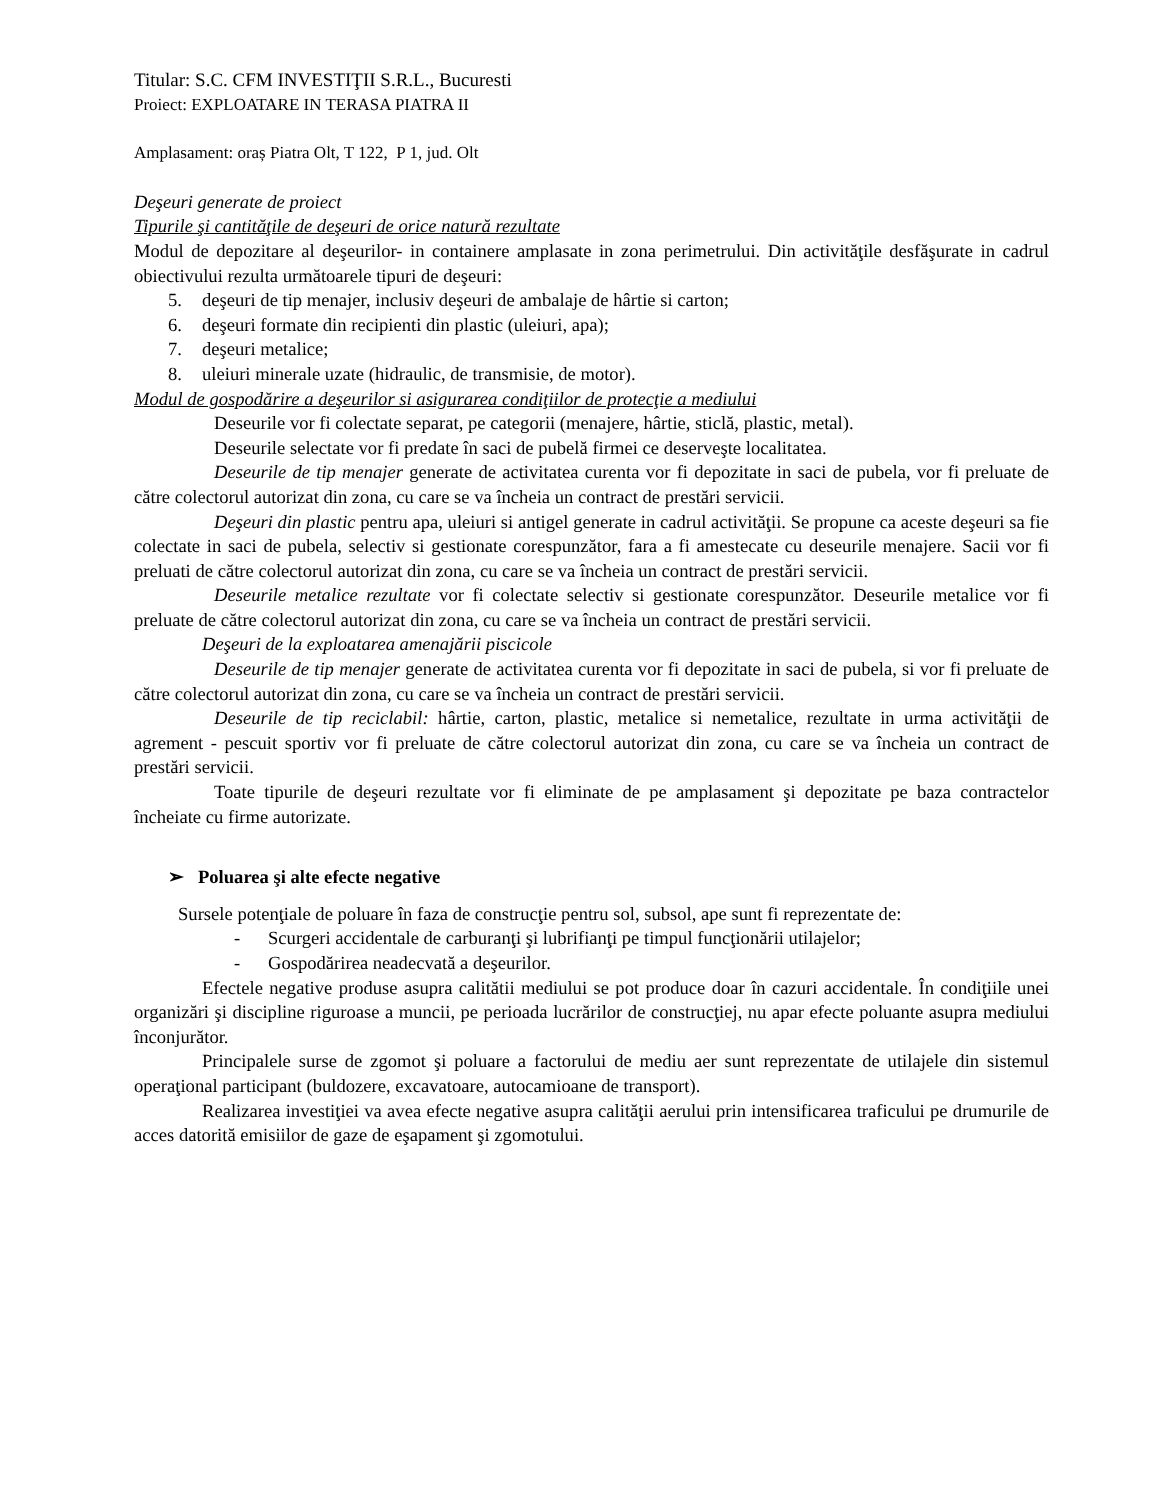Titular: S.C. CFM INVESTIŢII S.R.L., Bucuresti
Proiect: EXPLOATARE IN TERASA PIATRA II
Amplasament: oraș Piatra Olt, T 122, P 1, jud. Olt
Deşeuri generate de proiect
Tipurile şi cantităţile de deşeuri de orice natură rezultate
Modul de depozitare al deşeurilor- in containere amplasate in zona perimetrului. Din activităţile desfăşurate in cadrul obiectivului rezulta următoarele tipuri de deşeuri:
5. deşeuri de tip menajer, inclusiv deşeuri de ambalaje de hârtie si carton;
6. deşeuri formate din recipienti din plastic (uleiuri, apa);
7. deşeuri metalice;
8. uleiuri minerale uzate (hidraulic, de transmisie, de motor).
Modul de gospodărire a deşeurilor si asigurarea condiţiilor de protecţie a mediului
Deseurile vor fi colectate separat, pe categorii (menajere, hârtie, sticlă, plastic, metal).
Deseurile selectate vor fi predate în saci de pubelă firmei ce deserveşte localitatea.
Deseurile de tip menajer generate de activitatea curenta vor fi depozitate in saci de pubela, vor fi preluate de către colectorul autorizat din zona, cu care se va încheia un contract de prestări servicii.
Deşeuri din plastic pentru apa, uleiuri si antigel generate in cadrul activităţii. Se propune ca aceste deşeuri sa fie colectate in saci de pubela, selectiv si gestionate corespunzător, fara a fi amestecate cu deseurile menajere. Sacii vor fi preluati de către colectorul autorizat din zona, cu care se va încheia un contract de prestări servicii.
Deseurile metalice rezultate vor fi colectate selectiv si gestionate corespunzător. Deseurile metalice vor fi preluate de către colectorul autorizat din zona, cu care se va încheia un contract de prestări servicii.
Deşeuri de la exploatarea amenajării piscicole
Deseurile de tip menajer generate de activitatea curenta vor fi depozitate in saci de pubela, si vor fi preluate de către colectorul autorizat din zona, cu care se va încheia un contract de prestări servicii.
Deseurile de tip reciclabil: hârtie, carton, plastic, metalice si nemetalice, rezultate in urma activităţii de agrement - pescuit sportiv vor fi preluate de către colectorul autorizat din zona, cu care se va încheia un contract de prestări servicii.
Toate tipurile de deşeuri rezultate vor fi eliminate de pe amplasament şi depozitate pe baza contractelor încheiate cu firme autorizate.
➢ Poluarea şi alte efecte negative
Sursele potenţiale de poluare în faza de construcţie pentru sol, subsol, ape sunt fi reprezentate de:
- Scurgeri accidentale de carburanţi şi lubrifianţi pe timpul funcţionării utilajelor;
- Gospodărirea neadecvată a deşeurilor.
Efectele negative produse asupra calitătii mediului se pot produce doar în cazuri accidentale. În condiţiile unei organizări şi discipline riguroase a muncii, pe perioada lucrărilor de construcţiej, nu apar efecte poluante asupra mediului înconjurător.
Principalele surse de zgomot şi poluare a factorului de mediu aer sunt reprezentate de utilajele din sistemul operaţional participant (buldozere, excavatoare, autocamioane de transport).
Realizarea investiţiei va avea efecte negative asupra calităţii aerului prin intensificarea traficului pe drumurile de acces datorită emisiilor de gaze de eşapament şi zgomotului.